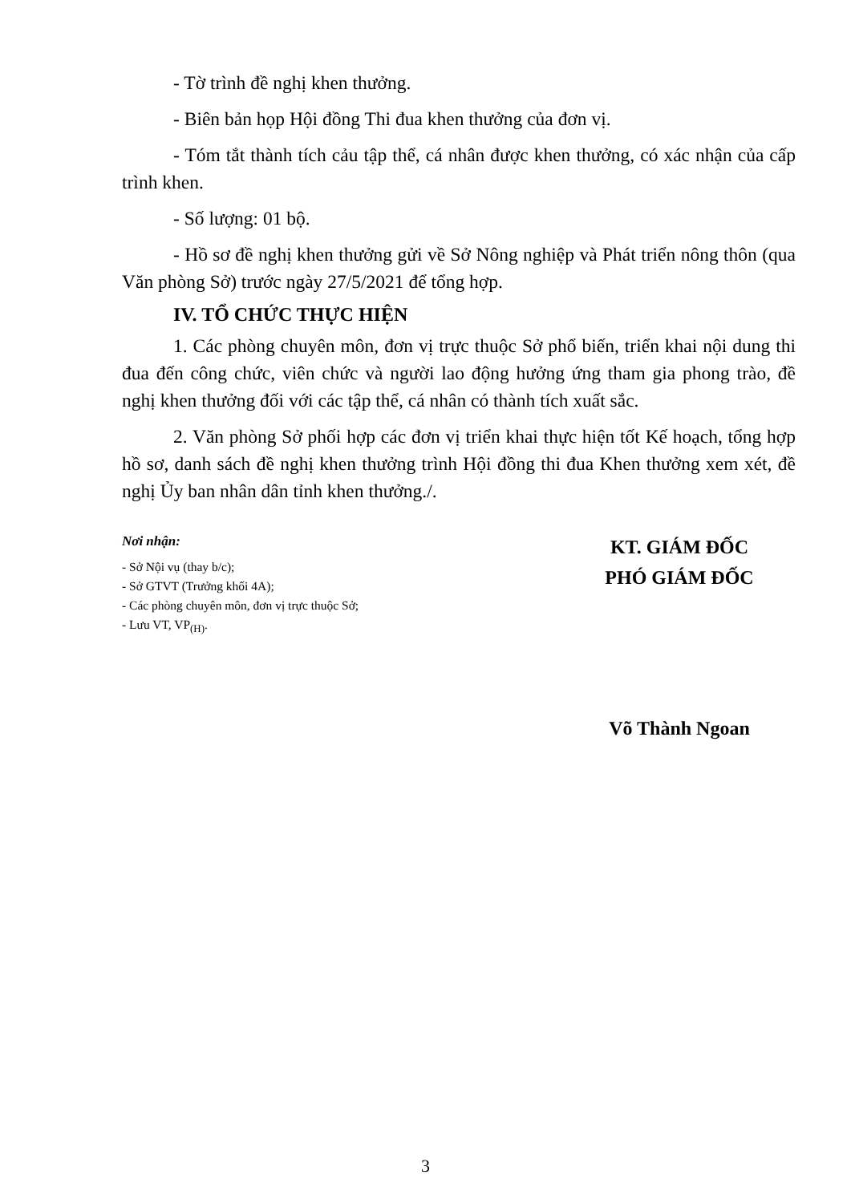- Tờ trình đề nghị khen thưởng.
- Biên bản họp Hội đồng Thi đua khen thưởng của đơn vị.
- Tóm tắt thành tích cảu tập thể, cá nhân được khen thưởng, có xác nhận của cấp trình khen.
- Số lượng: 01 bộ.
- Hồ sơ đề nghị khen thưởng gửi về Sở Nông nghiệp và Phát triển nông thôn (qua Văn phòng Sở) trước ngày 27/5/2021 để tổng hợp.
IV. TỔ CHỨC THỰC HIỆN
1. Các phòng chuyên môn, đơn vị trực thuộc Sở phổ biến, triển khai nội dung thi đua đến công chức, viên chức và người lao động hưởng ứng tham gia phong trào, đề nghị khen thưởng đối với các tập thể, cá nhân có thành tích xuất sắc.
2. Văn phòng Sở phối hợp các đơn vị triển khai thực hiện tốt Kế hoạch, tổng hợp hồ sơ, danh sách đề nghị khen thưởng trình Hội đồng thi đua Khen thưởng xem xét, đề nghị Ủy ban nhân dân tỉnh khen thưởng./.
Nơi nhận:
- Sở Nội vụ (thay b/c);
- Sở GTVT (Trưởng khối 4A);
- Các phòng chuyên môn, đơn vị trực thuộc Sở;
- Lưu VT, VP<sub>(H)</sub>.
KT. GIÁM ĐỐC
PHÓ GIÁM ĐỐC
Võ Thành Ngoan
3